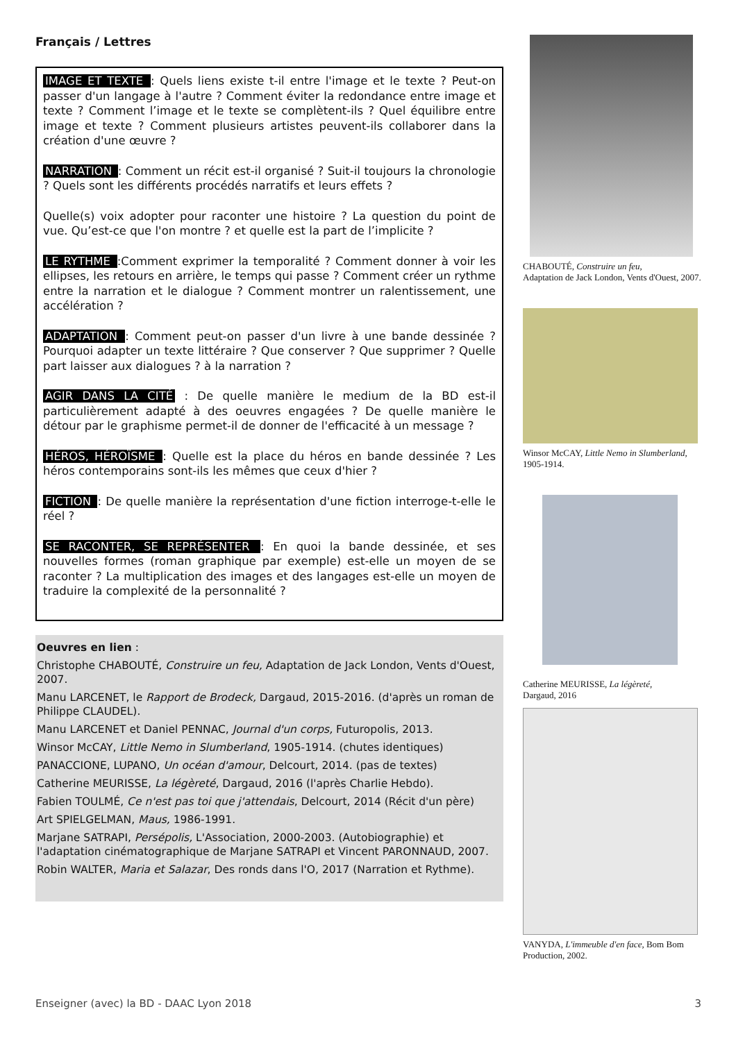Français / Lettres
IMAGE ET TEXTE : Quels liens existe t-il entre l'image et le texte ? Peut-on passer d'un langage à l'autre ? Comment éviter la redondance entre image et texte ? Comment l’image et le texte se complètent-ils ? Quel équilibre entre image et texte ? Comment plusieurs artistes peuvent-ils collaborer dans la création d'une œuvre ?
NARRATION : Comment un récit est-il organisé ? Suit-il toujours la chronologie ? Quels sont les différents procédés narratifs et leurs effets ?
Quelle(s) voix adopter pour raconter une histoire ? La question du point de vue. Qu’est-ce que l'on montre ? et quelle est la part de l’implicite ?
LE RYTHME :Comment exprimer la temporalité ? Comment donner à voir les ellipses, les retours en arrière, le temps qui passe ? Comment créer un rythme entre la narration et le dialogue ? Comment montrer un ralentissement, une accélération ?
ADAPTATION : Comment peut-on passer d'un livre à une bande dessinée ? Pourquoi adapter un texte littéraire ? Que conserver ? Que supprimer ? Quelle part laisser aux dialogues ? à la narration ?
AGIR DANS LA CITÉ : De quelle manière le medium de la BD est-il particulièrement adapté à des oeuvres engagées ? De quelle manière le détour par le graphisme permet-il de donner de l'efficacité à un message ?
HÉROS, HÉROÏSME : Quelle est la place du héros en bande dessinée ? Les héros contemporains sont-ils les mêmes que ceux d'hier ?
FICTION : De quelle manière la représentation d'une fiction interroge-t-elle le réel ?
SE RACONTER, SE REPRÉSENTER : En quoi la bande dessinée, et ses nouvelles formes (roman graphique par exemple) est-elle un moyen de se raconter ? La multiplication des images et des langages est-elle un moyen de traduire la complexité de la personnalité ?
Oeuvres en lien :
Christophe CHABOUTÉ, Construire un feu, Adaptation de Jack London, Vents d'Ouest, 2007.
Manu LARCENET, le Rapport de Brodeck, Dargaud, 2015-2016. (d'après un roman de Philippe CLAUDEL).
Manu LARCENET et Daniel PENNAC, Journal d'un corps, Futuropolis, 2013.
Winsor McCAY, Little Nemo in Slumberland, 1905-1914. (chutes identiques)
PANACCIONE, LUPANO, Un océan d'amour, Delcourt, 2014. (pas de textes)
Catherine MEURISSE, La légèreté, Dargaud, 2016 (l'après Charlie Hebdo).
Fabien TOULMÉ, Ce n'est pas toi que j'attendais, Delcourt, 2014 (Récit d'un père)
Art SPIELGELMAN, Maus, 1986-1991.
Marjane SATRAPI, Persépolis, L'Association, 2000-2003. (Autobiographie) et l'adaptation cinématographique de Marjane SATRAPI et Vincent PARONNAUD, 2007.
Robin WALTER, Maria et Salazar, Des ronds dans l'O, 2017 (Narration et Rythme).
CHABOUTÉ, Construire un feu,
Adaptation de Jack London, Vents d'Ouest, 2007.
Winsor McCAY, Little Nemo in Slumberland, 1905-1914.
Catherine MEURISSE, La légèreté,
Dargaud, 2016
VANYDA, L'immeuble d'en face, Bom Bom Production, 2002.
Enseigner (avec) la BD - DAAC Lyon 2018 3